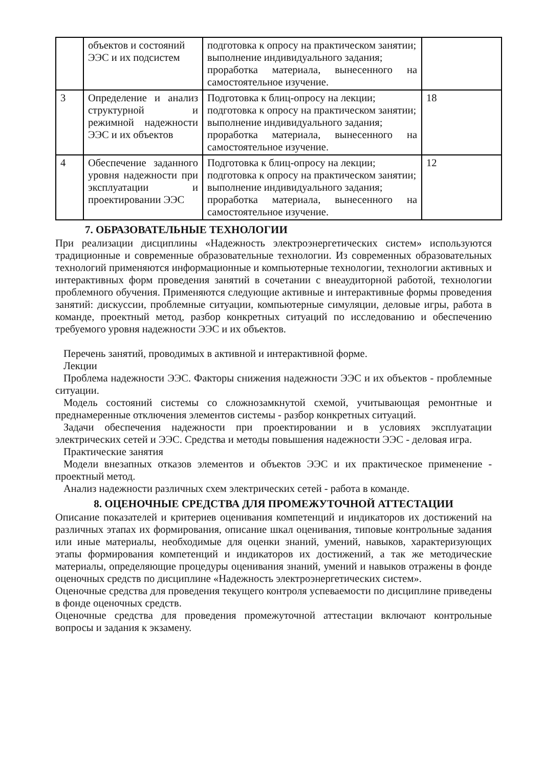| | объектов и состояний ЭЭС и их подсистем | подготовка к опросу на практическом занятии; выполнение индивидуального задания; проработка материала, вынесенного на самостоятельное изучение. | |
| 3 | Определение и анализ структурной и режимной надежности ЭЭС и их объектов | Подготовка к блиц-опросу на лекции; подготовка к опросу на практическом занятии; выполнение индивидуального задания; проработка материала, вынесенного на самостоятельное изучение. | 18 |
| 4 | Обеспечение заданного уровня надежности при эксплуатации и проектировании ЭЭС | Подготовка к блиц-опросу на лекции; подготовка к опросу на практическом занятии; выполнение индивидуального задания; проработка материала, вынесенного на самостоятельное изучение. | 12 |
7. ОБРАЗОВАТЕЛЬНЫЕ ТЕХНОЛОГИИ
При реализации дисциплины «Надежность электроэнергетических систем» используются традиционные и современные образовательные технологии. Из современных образовательных технологий применяются информационные и компьютерные технологии, технологии активных и интерактивных форм проведения занятий в сочетании с внеаудиторной работой, технологии проблемного обучения. Применяются следующие активные и интерактивные формы проведения занятий: дискуссии, проблемные ситуации, компьютерные симуляции, деловые игры, работа в команде, проектный метод, разбор конкретных ситуаций по исследованию и обеспечению требуемого уровня надежности ЭЭС и их объектов.
Перечень занятий, проводимых в активной и интерактивной форме.
Лекции
Проблема надежности ЭЭС. Факторы снижения надежности ЭЭС и их объектов - проблемные ситуации.
Модель состояний системы со сложнозамкнутой схемой, учитывающая ремонтные и преднамеренные отключения элементов системы - разбор конкретных ситуаций.
Задачи обеспечения надежности при проектировании и в условиях эксплуатации электрических сетей и ЭЭС. Средства и методы повышения надежности ЭЭС - деловая игра.
Практические занятия
Модели внезапных отказов элементов и объектов ЭЭС и их практическое применение - проектный метод.
Анализ надежности различных схем электрических сетей - работа в команде.
8. ОЦЕНОЧНЫЕ СРЕДСТВА ДЛЯ ПРОМЕЖУТОЧНОЙ АТТЕСТАЦИИ
Описание показателей и критериев оценивания компетенций и индикаторов их достижений на различных этапах их формирования, описание шкал оценивания, типовые контрольные задания или иные материалы, необходимые для оценки знаний, умений, навыков, характеризующих этапы формирования компетенций и индикаторов их достижений, а так же методические материалы, определяющие процедуры оценивания знаний, умений и навыков отражены в фонде оценочных средств по дисциплине «Надежность электроэнергетических систем».
Оценочные средства для проведения текущего контроля успеваемости по дисциплине приведены в фонде оценочных средств.
Оценочные средства для проведения промежуточной аттестации включают контрольные вопросы и задания к экзамену.